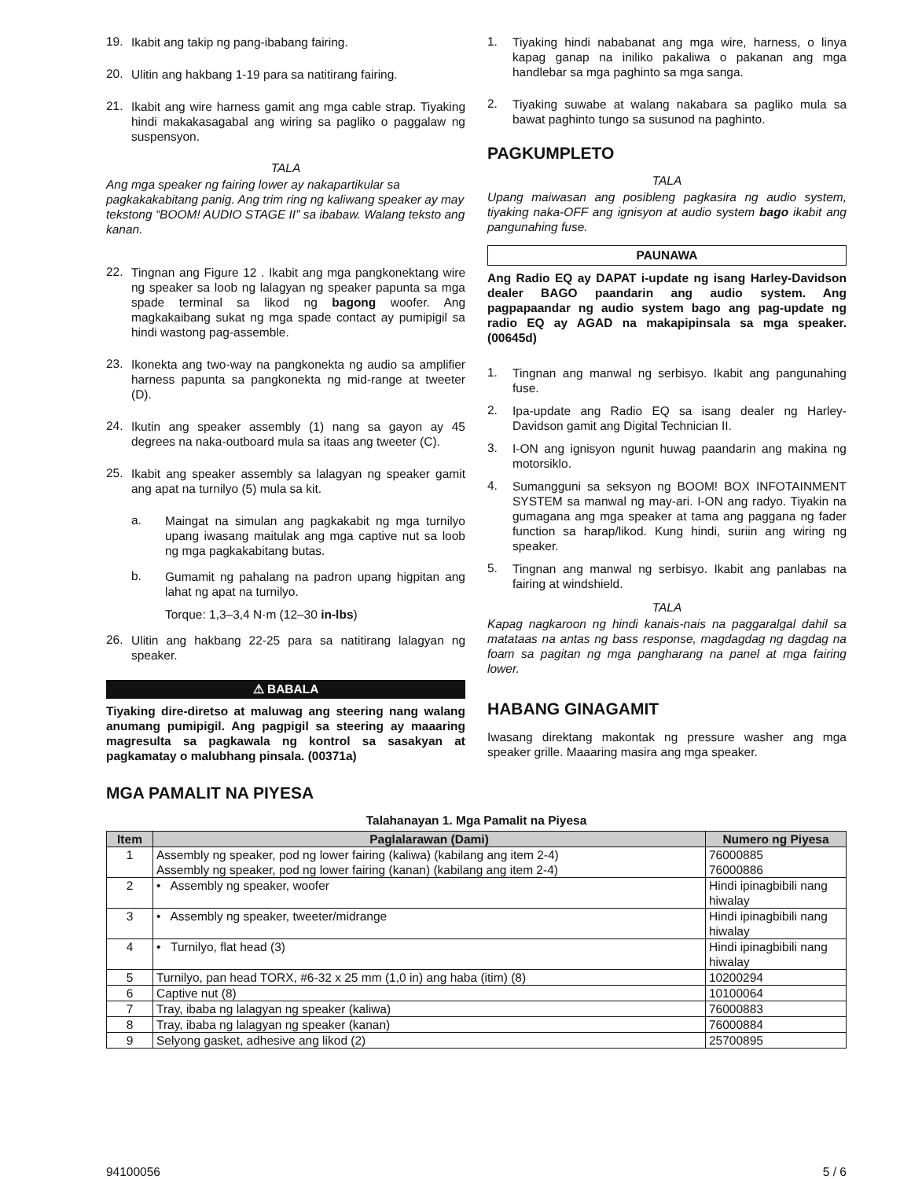19.
Ikabit ang takip ng pang-ibabang fairing.
20.
Ulitin ang hakbang 1-19 para sa natitirang fairing.
21.
Ikabit ang wire harness gamit ang mga cable strap. Tiyaking hindi makakasagabal ang wiring sa pagliko o paggalaw ng suspensyon.
TALA
Ang mga speaker ng fairing lower ay nakapartikular sa pagkakakabitang panig. Ang trim ring ng kaliwang speaker ay may tekstong “BOOM! AUDIO STAGE II” sa ibabaw. Walang teksto ang kanan.
22.
Tingnan ang Figure 12 . Ikabit ang mga pangkonektang wire ng speaker sa loob ng lalagyan ng speaker papunta sa mga spade terminal sa likod ng bagong woofer. Ang magkakaibang sukat ng mga spade contact ay pumipigil sa hindi wastong pag-assemble.
23.
Ikonekta ang two-way na pangkonekta ng audio sa amplifier harness papunta sa pangkonekta ng mid-range at tweeter (D).
24.
Ikutin ang speaker assembly (1) nang sa gayon ay 45 degrees na naka-outboard mula sa itaas ang tweeter (C).
25.
Ikabit ang speaker assembly sa lalagyan ng speaker gamit ang apat na turnilyo (5) mula sa kit.
a.
Maingat na simulan ang pagkakabit ng mga turnilyo upang iwasang maitulak ang mga captive nut sa loob ng mga pagkakabitang butas.
b.
Gumamit ng pahalang na padron upang higpitan ang lahat ng apat na turnilyo.
Torque: 1,3–3,4 N·m (12–30 in-lbs)
26.
Ulitin ang hakbang 22-25 para sa natitirang lalagyan ng speaker.
⚠ BABALA
Tiyaking dire-diretso at maluwag ang steering nang walang anumang pumipigil. Ang pagpigil sa steering ay maaaring magresulta sa pagkawala ng kontrol sa sasakyan at pagkamatay o malubhang pinsala. (00371a)
1.
Tiyaking hindi nababanat ang mga wire, harness, o linya kapag ganap na iniliko pakaliwa o pakanan ang mga handlebar sa mga paghinto sa mga sanga.
2.
Tiyaking suwabe at walang nakabara sa pagliko mula sa bawat paghinto tungo sa susunod na paghinto.
PAGKUMPLETO
TALA
Upang maiwasan ang posibleng pagkasira ng audio system, tiyaking naka-OFF ang ignisyon at audio system bago ikabit ang pangunahing fuse.
PAUNAWA
Ang Radio EQ ay DAPAT i-update ng isang Harley-Davidson dealer BAGO paandarin ang audio system. Ang pagpapaandar ng audio system bago ang pag-update ng radio EQ ay AGAD na makapipinsala sa mga speaker. (00645d)
1.
Tingnan ang manwal ng serbisyo. Ikabit ang pangunahing fuse.
2.
Ipa-update ang Radio EQ sa isang dealer ng Harley-Davidson gamit ang Digital Technician II.
3.
I-ON ang ignisyon ngunit huwag paandarin ang makina ng motorsiklo.
4.
Sumangguni sa seksyon ng BOOM! BOX INFOTAINMENT SYSTEM sa manwal ng may-ari. I-ON ang radyo. Tiyakin na gumagana ang mga speaker at tama ang paggana ng fader function sa harap/likod. Kung hindi, suriin ang wiring ng speaker.
5.
Tingnan ang manwal ng serbisyo. Ikabit ang panlabas na fairing at windshield.
TALA
Kapag nagkaroon ng hindi kanais-nais na paggaralgal dahil sa matataas na antas ng bass response, magdagdag ng dagdag na foam sa pagitan ng mga pangharang na panel at mga fairing lower.
HABANG GINAGAMIT
Iwasang direktang makontak ng pressure washer ang mga speaker grille. Maaaring masira ang mga speaker.
MGA PAMALIT NA PIYESA
Talahanayan 1. Mga Pamalit na Piyesa
| Item | Paglalarawan (Dami) | Numero ng Piyesa |
| --- | --- | --- |
| 1 | Assembly ng speaker, pod ng lower fairing (kaliwa) (kabilang ang item 2-4) Assembly ng speaker, pod ng lower fairing (kanan) (kabilang ang item 2-4) | 76000885 76000886 |
| 2 | • Assembly ng speaker, woofer | Hindi ipinagbibili nang hiwalay |
| 3 | • Assembly ng speaker, tweeter/midrange | Hindi ipinagbibili nang hiwalay |
| 4 | • Turnilyo, flat head (3) | Hindi ipinagbibili nang hiwalay |
| 5 | Turnilyo, pan head TORX, #6-32 x 25 mm (1,0 in) ang haba (itim) (8) | 10200294 |
| 6 | Captive nut (8) | 10100064 |
| 7 | Tray, ibaba ng lalagyan ng speaker (kaliwa) | 76000883 |
| 8 | Tray, ibaba ng lalagyan ng speaker (kanan) | 76000884 |
| 9 | Selyong gasket, adhesive ang likod (2) | 25700895 |
94100056 5 / 6